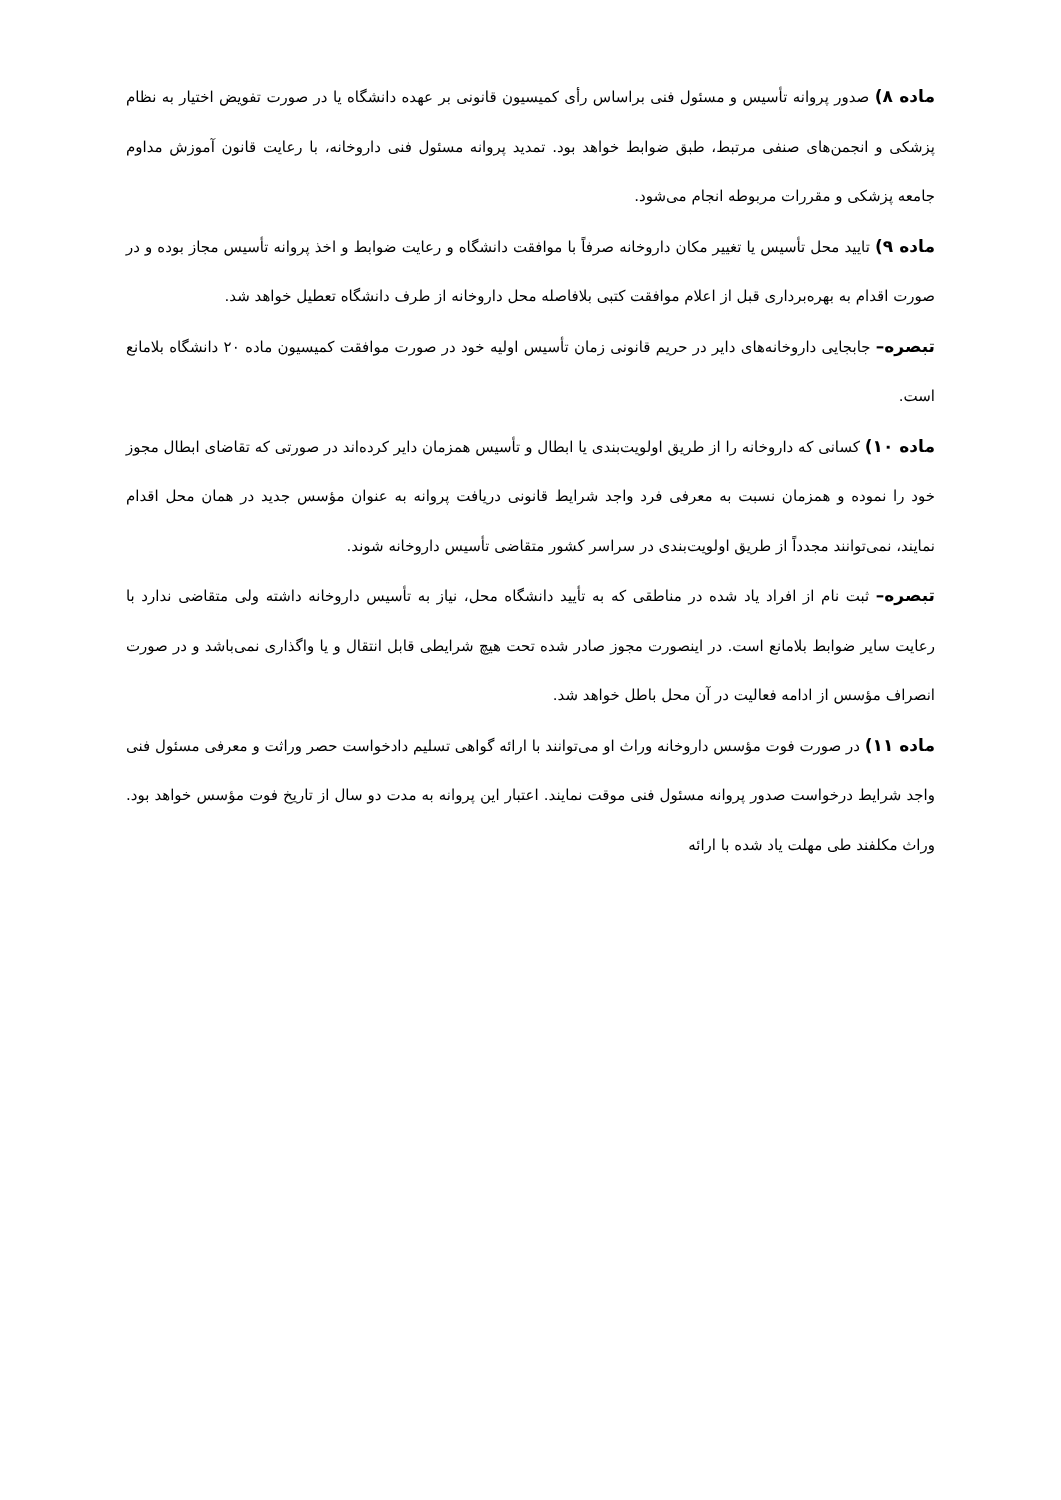ماده ۸) صدور پروانه تأسیس و مسئول فنی براساس رأی کمیسیون قانونی بر عهده دانشگاه یا در صورت تفویض اختیار به نظام پزشکی و انجمن‌های صنفی مرتبط، طبق ضوابط خواهد بود. تمدید پروانه مسئول فنی داروخانه، با رعایت قانون آموزش مداوم جامعه پزشکی و مقررات مربوطه انجام می‌شود.
ماده ۹) تایید محل تأسیس یا تغییر مکان داروخانه صرفاً با موافقت دانشگاه و رعایت ضوابط و اخذ پروانه تأسیس مجاز بوده و در صورت اقدام به بهره‌برداری قبل از اعلام موافقت کتبی بلافاصله محل داروخانه از طرف دانشگاه تعطیل خواهد شد.
تبصره– جابجایی داروخانه‌های دایر در حریم قانونی زمان تأسیس اولیه خود در صورت موافقت کمیسیون ماده ۲۰ دانشگاه بلامانع است.
ماده ۱۰) کسانی که داروخانه را از طریق اولویت‌بندی یا ابطال و تأسیس همزمان دایر کرده‌اند در صورتی که تقاضای ابطال مجوز خود را نموده و همزمان نسبت به معرفی فرد واجد شرایط قانونی دریافت پروانه به عنوان مؤسس جدید در همان محل اقدام نمایند، نمی‌توانند مجدداً از طریق اولویت‌بندی در سراسر کشور متقاضی تأسیس داروخانه شوند.
تبصره– ثبت نام از افراد یاد شده در مناطقی که به تأیید دانشگاه محل، نیاز به تأسیس داروخانه داشته ولی متقاضی ندارد با رعایت سایر ضوابط بلامانع است. در اینصورت مجوز صادر شده تحت هیچ شرایطی قابل انتقال و یا واگذاری نمی‌باشد و در صورت انصراف مؤسس از ادامه فعالیت در آن محل باطل خواهد شد.
ماده ۱۱) در صورت فوت مؤسس داروخانه وراث او می‌توانند با ارائه گواهی تسلیم دادخواست حصر وراثت و معرفی مسئول فنی واجد شرایط درخواست صدور پروانه مسئول فنی موقت نمایند. اعتبار این پروانه به مدت دو سال از تاریخ فوت مؤسس خواهد بود. وراث مکلفند طی مهلت یاد شده با ارائه